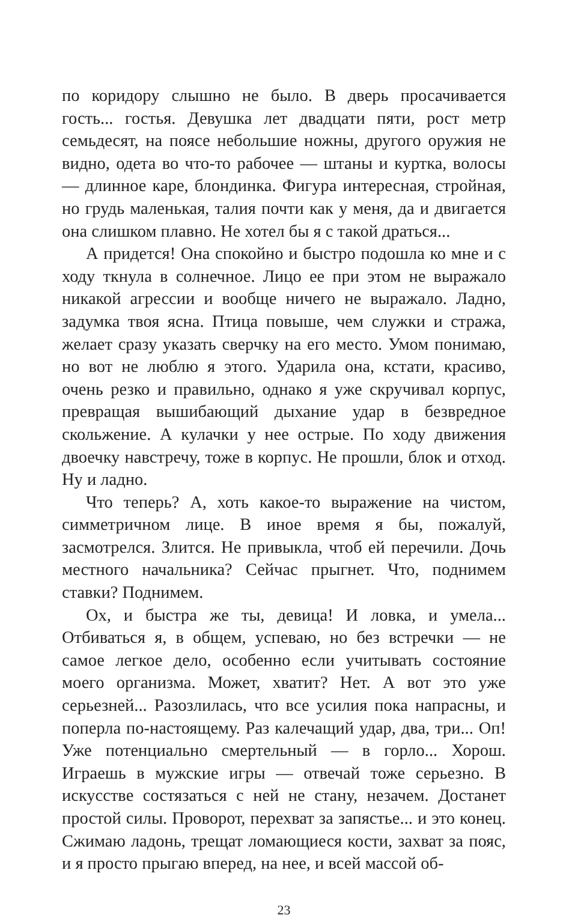по коридору слышно не было. В дверь просачивается гость... гостья. Девушка лет двадцати пяти, рост метр семьдесят, на поясе небольшие ножны, другого оружия не видно, одета во что-то рабочее — штаны и куртка, волосы — длинное каре, блондинка. Фигура интересная, стройная, но грудь маленькая, талия почти как у меня, да и двигается она слишком плавно. Не хотел бы я с такой драться...
А придется! Она спокойно и быстро подошла ко мне и с ходу ткнула в солнечное. Лицо ее при этом не выражало никакой агрессии и вообще ничего не выражало. Ладно, задумка твоя ясна. Птица повыше, чем служки и стража, желает сразу указать сверчку на его место. Умом понимаю, но вот не люблю я этого. Ударила она, кстати, красиво, очень резко и правильно, однако я уже скручивал корпус, превращая вышибающий дыхание удар в безвредное скольжение. А кулачки у нее острые. По ходу движения двоечку навстречу, тоже в корпус. Не прошли, блок и отход. Ну и ладно.
Что теперь? А, хоть какое-то выражение на чистом, симметричном лице. В иное время я бы, пожалуй, засмотрелся. Злится. Не привыкла, чтоб ей перечили. Дочь местного начальника? Сейчас прыгнет. Что, поднимем ставки? Поднимем.
Ох, и быстра же ты, девица! И ловка, и умела... Отбиваться я, в общем, успеваю, но без встречки — не самое легкое дело, особенно если учитывать состояние моего организма. Может, хватит? Нет. А вот это уже серьезней... Разозлилась, что все усилия пока напрасны, и поперла по-настоящему. Раз калечащий удар, два, три... Оп! Уже потенциально смертельный — в горло... Хорош. Играешь в мужские игры — отвечай тоже серьезно. В искусстве состязаться с ней не стану, незачем. Достанет простой силы. Проворот, перехват за запястье... и это конец. Сжимаю ладонь, трещат ломающиеся кости, захват за пояс, и я просто прыгаю вперед, на нее, и всей массой об-
23